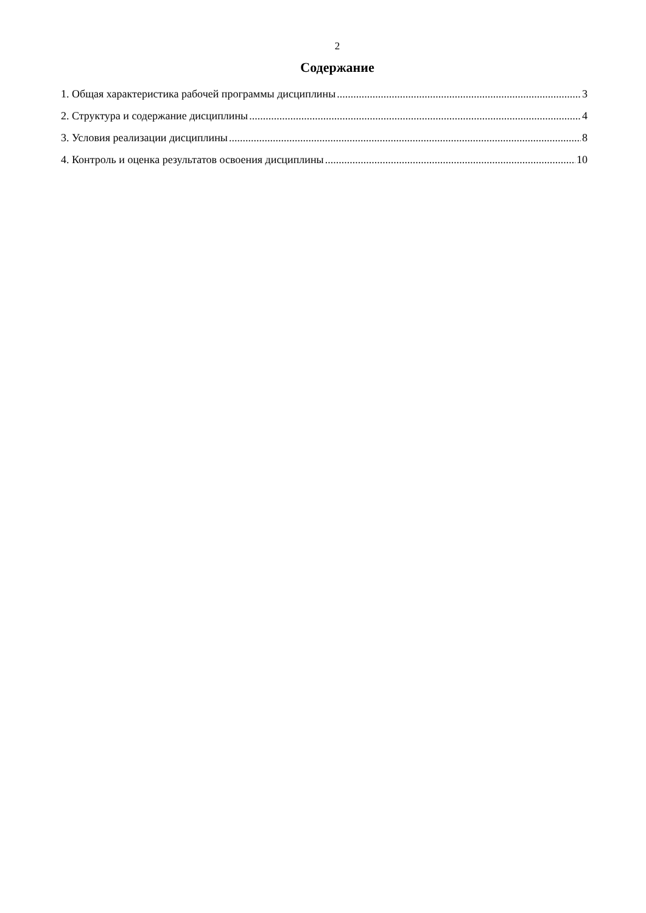2
Содержание
1. Общая характеристика рабочей программы дисциплины 3
2. Структура и содержание дисциплины 4
3. Условия реализации дисциплины 8
4. Контроль и оценка результатов освоения дисциплины 10